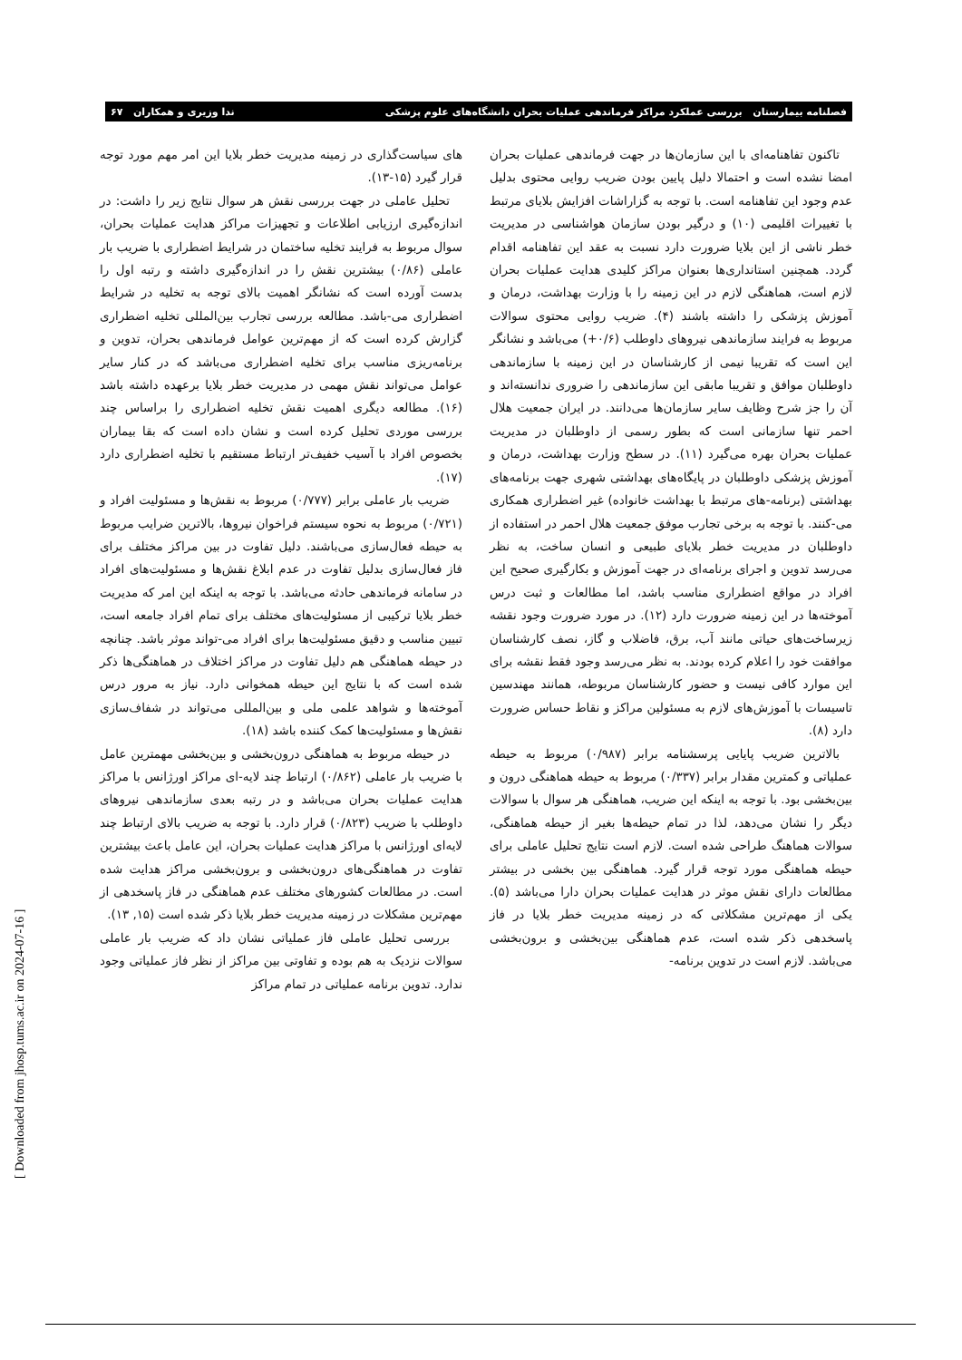فصلنامه بیمارستان بررسی عملکرد مراکز فرماندهی عملیات بحران دانشگاه‌های علوم پزشکی ندا وزیری و همکاران ۶۷
تاکنون تفاهنامه‌ای با این سازمان‌ها در جهت فرماندهی عملیات بحران امضا نشده است و احتمالا دلیل پایین بودن ضریب روایی محتوی بدلیل عدم وجود این تفاهنامه است. با توجه به گزاراشات افزایش بلایای مرتبط با تغییرات اقلیمی (۱۰) و درگیر بودن سازمان هواشناسی در مدیریت خطر ناشی از این بلایا ضرورت دارد نسبت به عقد این تفاهنامه اقدام گردد. همچنین استانداری‌ها بعنوان مراکز کلیدی هدایت عملیات بحران لازم است، هماهنگی لازم در این زمینه را با وزارت بهداشت، درمان و آموزش پزشکی را داشته باشند (۴). ضریب روایی محتوی سوالات مربوط به فرایند سازماندهی نیروهای داوطلب (۰/۶+) می‌باشد و نشانگر این است که تقریبا نیمی از کارشناسان در این زمینه با سازماندهی داوطلبان موافق و تقریبا مابقی این سازماندهی را ضروری ندانسته‌اند و آن را جز شرح وظایف سایر سازمان‌ها می‌دانند. در ایران جمعیت هلال احمر تنها سازمانی است که بطور رسمی از داوطلبان در مدیریت عملیات بحران بهره می‌گیرد (۱۱). در سطح وزارت بهداشت، درمان و آموزش پزشکی داوطلبان در پایگاه‌های بهداشتی شهری جهت برنامه‌های بهداشتی (برنامه-های مرتبط با بهداشت خانواده) غیر اضطراری همکاری می-کنند. با توجه به برخی تجارب موفق جمعیت هلال احمر در استفاده از داوطلبان در مدیریت خطر بلایای طبیعی و انسان ساخت، به نظر می‌رسد تدوین و اجرای برنامه‌ای در جهت آموزش و بکارگیری صحیح این افراد در مواقع اضطراری مناسب باشد، اما مطالعات و ثبت درس آموخته‌ها در این زمینه ضرورت دارد (۱۲). در مورد ضرورت وجود نقشه زیرساخت‌های حیاتی مانند آب، برق، فاضلاب و گاز، نصف کارشناسان موافقت خود را اعلام کرده بودند. به نظر می‌رسد وجود فقط نقشه برای این موارد کافی نیست و حضور کارشناسان مربوطه، همانند مهندسین تاسیسات با آموزش‌های لازم به مسئولین مراکز و نقاط حساس ضرورت دارد (۸).
بالاترین ضریب پایایی پرسشنامه برابر (۰/۹۸۷) مربوط به حیطه عملیاتی و کمترین مقدار برابر (۰/۳۳۷) مربوط به حیطه هماهنگی درون و بین‌بخشی بود. با توجه به اینکه این ضریب، هماهنگی هر سوال با سوالات دیگر را نشان می‌دهد، لذا در تمام حیطه‌ها بغیر از حیطه هماهنگی، سوالات هماهنگ طراحی شده است. لازم است نتایج تحلیل عاملی برای حیطه هماهنگی مورد توجه قرار گیرد. هماهنگی بین بخشی در بیشتر مطالعات دارای نقش موثر در هدایت عملیات بحران دارا می‌باشد (۵). یکی از مهم‌ترین مشکلاتی که در زمینه مدیریت خطر بلایا در فاز پاسخدهی ذکر شده است، عدم هماهنگی بین‌بخشی و برون‌بخشی می‌باشد. لازم است در تدوین برنامه-
های سیاست‌گذاری در زمینه مدیریت خطر بلایا این امر مهم مورد توجه قرار گیرد (۱۵-۱۳).
تحلیل عاملی در جهت بررسی نقش هر سوال نتایج زیر را داشت: در اندازه‌گیری ارزیابی اطلاعات و تجهیزات مراکز هدایت عملیات بحران، سوال مربوط به فرایند تخلیه ساختمان در شرایط اضطراری با ضریب بار عاملی (۰/۸۶) بیشترین نقش را در اندازه‌گیری داشته و رتبه اول را بدست آورده است که نشانگر اهمیت بالای توجه به تخلیه در شرایط اضطراری می-باشد. مطالعه بررسی تجارب بین‌المللی تخلیه اضطراری گزارش کرده است که از مهم‌ترین عوامل فرماندهی بحران، تدوین و برنامه‌ریزی مناسب برای تخلیه اضطراری می‌باشد که در کنار سایر عوامل می‌تواند نقش مهمی در مدیریت خطر بلایا برعهده داشته باشد (۱۶). مطالعه دیگری اهمیت نقش تخلیه اضطراری را براساس چند بررسی موردی تحلیل کرده است و نشان داده است که بقا بیماران بخصوص افراد با آسیب خفیف‌تر ارتباط مستقیم با تخلیه اضطراری دارد (۱۷).
ضریب بار عاملی برابر (۰/۷۷۷) مربوط به نقش‌ها و مسئولیت افراد و (۰/۷۲۱) مربوط به نحوه سیستم فراخوان نیروها، بالاترین ضرایب مربوط به حیطه فعال‌سازی می‌باشند. دلیل تفاوت در بین مراکز مختلف برای فاز فعال‌سازی بدلیل تفاوت در عدم ابلاغ نقش‌ها و مسئولیت‌های افراد در سامانه فرماندهی حادثه می‌باشد. با توجه به اینکه این امر که مدیریت خطر بلایا ترکیبی از مسئولیت‌های مختلف برای تمام افراد جامعه است، تبیین مناسب و دقیق مسئولیت‌ها برای افراد می-تواند موثر باشد. چنانچه در حیطه هماهنگی هم دلیل تفاوت در مراکز اختلاف در هماهنگی‌ها ذکر شده است که با نتایج این حیطه همخوانی دارد. نیاز به مرور درس آموخته‌ها و شواهد علمی ملی و بین‌المللی می‌تواند در شفاف‌سازی نقش‌ها و مسئولیت‌ها کمک کننده باشد (۱۸).
در حیطه مربوط به هماهنگی درون‌بخشی و بین‌بخشی مهمترین عامل با ضریب بار عاملی (۰/۸۶۲) ارتباط چند لایه-ای مراکز اورژانس با مراکز هدایت عملیات بحران می‌باشد و در رتبه بعدی سازماندهی نیروهای داوطلب با ضریب (۰/۸۲۳) قرار دارد. با توجه به ضریب بالای ارتباط چند لایه‌ای اورژانس با مراکز هدایت عملیات بحران، این عامل باعث بیشترین تفاوت در هماهنگی‌های درون‌بخشی و برون‌بخشی مراکز هدایت شده است. در مطالعات کشورهای مختلف عدم هماهنگی در فاز پاسخدهی از مهم‌ترین مشکلات در زمینه مدیریت خطر بلایا ذکر شده است (۱۵, ۱۳).
بررسی تحلیل عاملی فاز عملیاتی نشان داد که ضریب بار عاملی سوالات نزدیک به هم بوده و تفاوتی بین مراکز از نظر فاز عملیاتی وجود ندارد. تدوین برنامه عملیاتی در تمام مراکز
[ Downloaded from jhosp.tums.ac.ir on 2024-07-16 ]